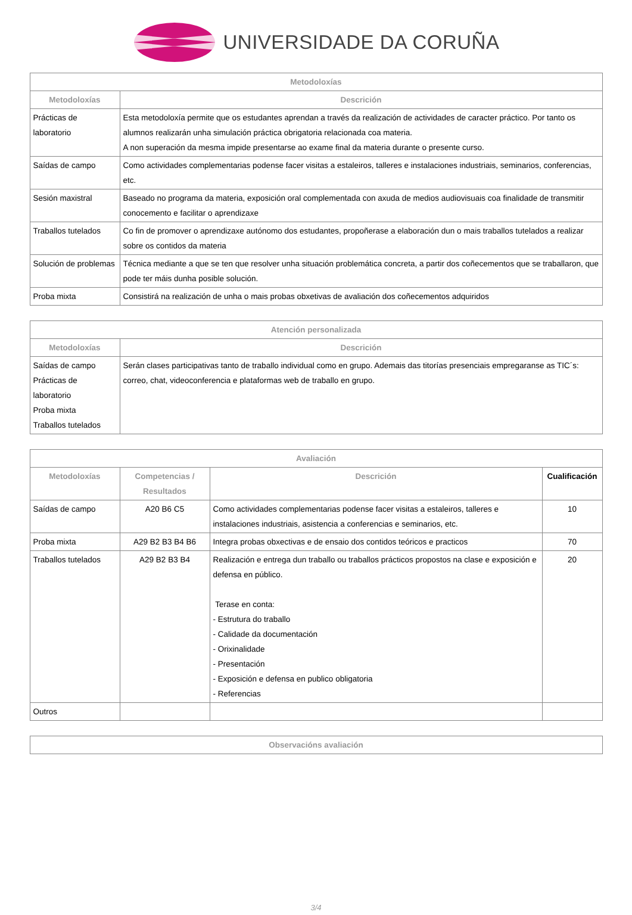UNIVERSIDADE DA CORUÑA
| Metodoloxías | |
| --- | --- |
| Metodoloxías | Descrición |
| Prácticas de laboratorio | Esta metodoloxía permite que os estudantes aprendan a través da realización de actividades de caracter práctico. Por tanto os alumnos realizarán unha simulación práctica obrigatoria relacionada coa materia. A non superación da mesma impide presentarse ao exame final da materia durante o presente curso. |
| Saídas de campo | Como actividades complementarias podense facer visitas a estaleiros, talleres e instalaciones industriais, seminarios, conferencias, etc. |
| Sesión maxistral | Baseado no programa da materia, exposición oral complementada con axuda de medios audiovisuais coa finalidade de transmitir conocemento e facilitar o aprendizaxe |
| Traballos tutelados | Co fin de promover o aprendizaxe autónomo dos estudantes, propoñerase a elaboración dun o mais traballos tutelados a realizar sobre os contidos da materia |
| Solución de problemas | Técnica mediante a que se ten que resolver unha situación problemática concreta, a partir dos coñecementos que se traballaron, que pode ter máis dunha posible solución. |
| Proba mixta | Consistirá na realización de unha o mais probas obxetivas de avaliación dos coñecementos adquiridos |
| Atención personalizada | |
| --- | --- |
| Metodoloxías | Descrición |
| Saídas de campo Prácticas de laboratorio Proba mixta Traballos tutelados | Serán clases participativas tanto de traballo individual como en grupo. Ademais das titorías presenciais empregaranse as TIC´s: correo, chat, videoconferencia e plataformas web de traballo en grupo. |
| Avaliación | | | |
| --- | --- | --- | --- |
| Metodoloxías | Competencias / Resultados | Descrición | Cualificación |
| Saídas de campo | A20 B6 C5 | Como actividades complementarias podense facer visitas a estaleiros, talleres e instalaciones industriais, asistencia a conferencias e seminarios, etc. | 10 |
| Proba mixta | A29 B2 B3 B4 B6 | Integra probas obxectivas e de ensaio dos contidos teóricos e practicos | 70 |
| Traballos tutelados | A29 B2 B3 B4 | Realización e entrega dun traballo ou traballos prácticos propostos na clase e exposición e defensa en público. Terase en conta: - Estrutura do traballo - Calidade da documentación - Orixinalidade - Presentación - Exposición e defensa en publico obligatoria - Referencias | 20 |
| Outros | | | |
| Observacións avaliación |
| --- |
3/4